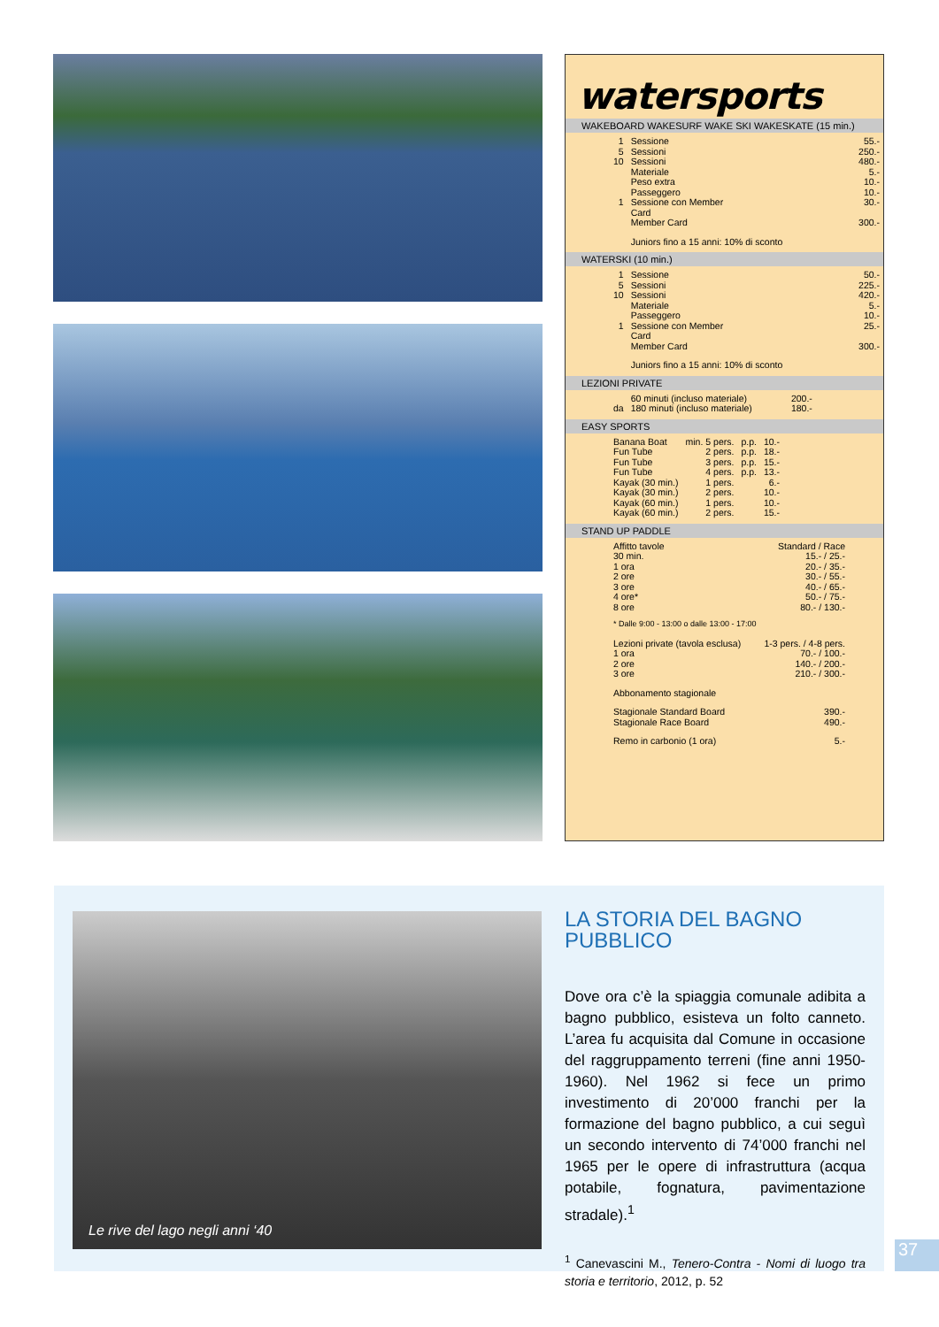watersports
WAKEBOARD WAKESURF WAKE SKI WAKESKATE (15 min.)
| 1 | Sessione | 55.- |
| 5 | Sessioni | 250.- |
| 10 | Sessioni | 480.- |
| | Materiale | 5.- |
| | Peso extra | 10.- |
| | Passeggero | 10.- |
| 1 | Sessione con Member Card | 30.- |
| | Member Card | 300.- |
| | Juniors fino a 15 anni: 10% di sconto | |
WATERSKI (10 min.)
| 1 | Sessione | 50.- |
| 5 | Sessioni | 225.- |
| 10 | Sessioni | 420.- |
| | Materiale | 5.- |
| | Passeggero | 10.- |
| 1 | Sessione con Member Card | 25.- |
| | Member Card | 300.- |
| | Juniors fino a 15 anni: 10% di sconto | |
LEZIONI PRIVATE
| | 60 minuti (incluso materiale) | 200.- |
| da | 180 minuti (incluso materiale) | 180.- |
EASY SPORTS
| Banana Boat | min. 5 pers. | p.p. | 10.- |
| Fun Tube | 2 pers. | p.p. | 18.- |
| Fun Tube | 3 pers. | p.p. | 15.- |
| Fun Tube | 4 pers. | p.p. | 13.- |
| Kayak (30 min.) | 1 pers. | | 6.- |
| Kayak (30 min.) | 2 pers. | | 10.- |
| Kayak (60 min.) | 1 pers. | | 10.- |
| Kayak (60 min.) | 2 pers. | | 15.- |
STAND UP PADDLE
| Affitto tavole | | Standard / Race |
| 30 min. | | 15.- / 25.- |
| 1 ora | | 20.- / 35.- |
| 2 ore | | 30.- / 55.- |
| 3 ore | | 40.- / 65.- |
| 4 ore* | | 50.- / 75.- |
| 8 ore | | 80.- / 130.- |
| * Dalle 9:00 - 13:00 o dalle 13:00 - 17:00 | | |
| Lezioni private (tavola esclusa) | | 1-3 pers. / 4-8 pers. |
| 1 ora | | 70.- / 100.- |
| 2 ore | | 140.- / 200.- |
| 3 ore | | 210.- / 300.- |
| Abbonamento stagionale | | |
| Stagionale Standard Board | | 390.- |
| Stagionale Race Board | | 490.- |
| Remo in carbonio (1 ora) | | 5.- |
Le rive del lago negli anni ‘40
LA STORIA DEL BAGNO PUBBLICO
Dove ora c’è la spiaggia comunale adibita a bagno pubblico, esisteva un folto canneto. L’area fu acquisita dal Comune in occasione del raggruppamento terreni (fine anni 1950-1960). Nel 1962 si fece un primo investimento di 20’000 franchi per la formazione del bagno pubblico, a cui seguì un secondo intervento di 74’000 franchi nel 1965 per le opere di infrastruttura (acqua potabile, fognatura, pavimentazione stradale).<sup>1</sup>
<sup>1</sup> Canevascini M., Tenero-Contra - Nomi di luogo tra storia e territorio, 2012, p. 52
37